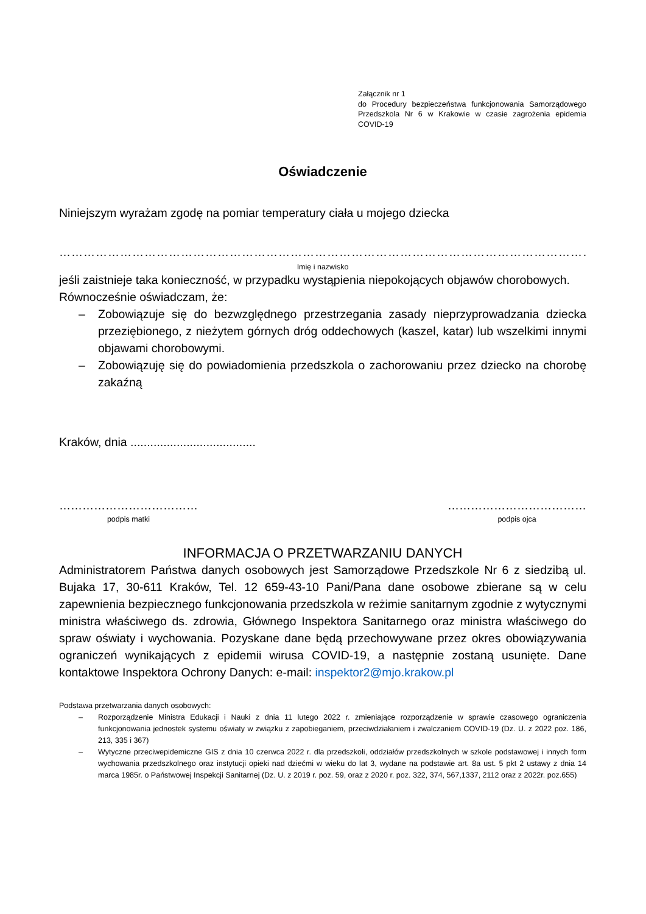Załącznik nr 1
do Procedury bezpieczeństwa funkcjonowania Samorządowego Przedszkola Nr 6 w Krakowie w czasie zagrożenia epidemia COVID-19
Oświadczenie
Niniejszym wyrażam zgodę na pomiar temperatury ciała u mojego dziecka
……………………………………………………………………………………………………………………
Imię i nazwisko
jeśli zaistnieje taka konieczność, w przypadku wystąpienia niepokojących objawów chorobowych.
Równocześnie oświadczam, że:
– Zobowiązuje się do bezwzględnego przestrzegania zasady nieprzyprowadzania dziecka przeziębionego, z nieżytem górnych dróg oddechowych (kaszel, katar) lub wszelkimi innymi objawami chorobowymi.
– Zobowiązuję się do powiadomienia przedszkola o zachorowaniu przez dziecko na chorobę zakaźną
Kraków, dnia ......................................
………………………………
podpis matki
………………………………
podpis ojca
INFORMACJA O PRZETWARZANIU DANYCH
Administratorem Państwa danych osobowych jest Samorządowe Przedszkole Nr 6 z siedzibą ul. Bujaka 17, 30-611 Kraków, Tel. 12 659-43-10 Pani/Pana dane osobowe zbierane są w celu zapewnienia bezpiecznego funkcjonowania przedszkola w reżimie sanitarnym zgodnie z wytycznymi ministra właściwego ds. zdrowia, Głównego Inspektora Sanitarnego oraz ministra właściwego do spraw oświaty i wychowania. Pozyskane dane będą przechowywane przez okres obowiązywania ograniczeń wynikających z epidemii wirusa COVID-19, a następnie zostaną usunięte. Dane kontaktowe Inspektora Ochrony Danych: e-mail: inspektor2@mjo.krakow.pl
Podstawa przetwarzania danych osobowych:
– Rozporządzenie Ministra Edukacji i Nauki z dnia 11 lutego 2022 r. zmieniające rozporządzenie w sprawie czasowego ograniczenia funkcjonowania jednostek systemu oświaty w związku z zapobieganiem, przeciwdziałaniem i zwalczaniem COVID-19 (Dz. U. z 2022 poz. 186, 213, 335 i 367)
– Wytyczne przeciwepidemiczne GIS z dnia 10 czerwca 2022 r. dla przedszkoli, oddziałów przedszkolnych w szkole podstawowej i innych form wychowania przedszkolnego oraz instytucji opieki nad dziećmi w wieku do lat 3, wydane na podstawie art. 8a ust. 5 pkt 2 ustawy z dnia 14 marca 1985r. o Państwowej Inspekcji Sanitarnej (Dz. U. z 2019 r. poz. 59, oraz z 2020 r. poz. 322, 374, 567,1337, 2112 oraz z 2022r. poz.655)